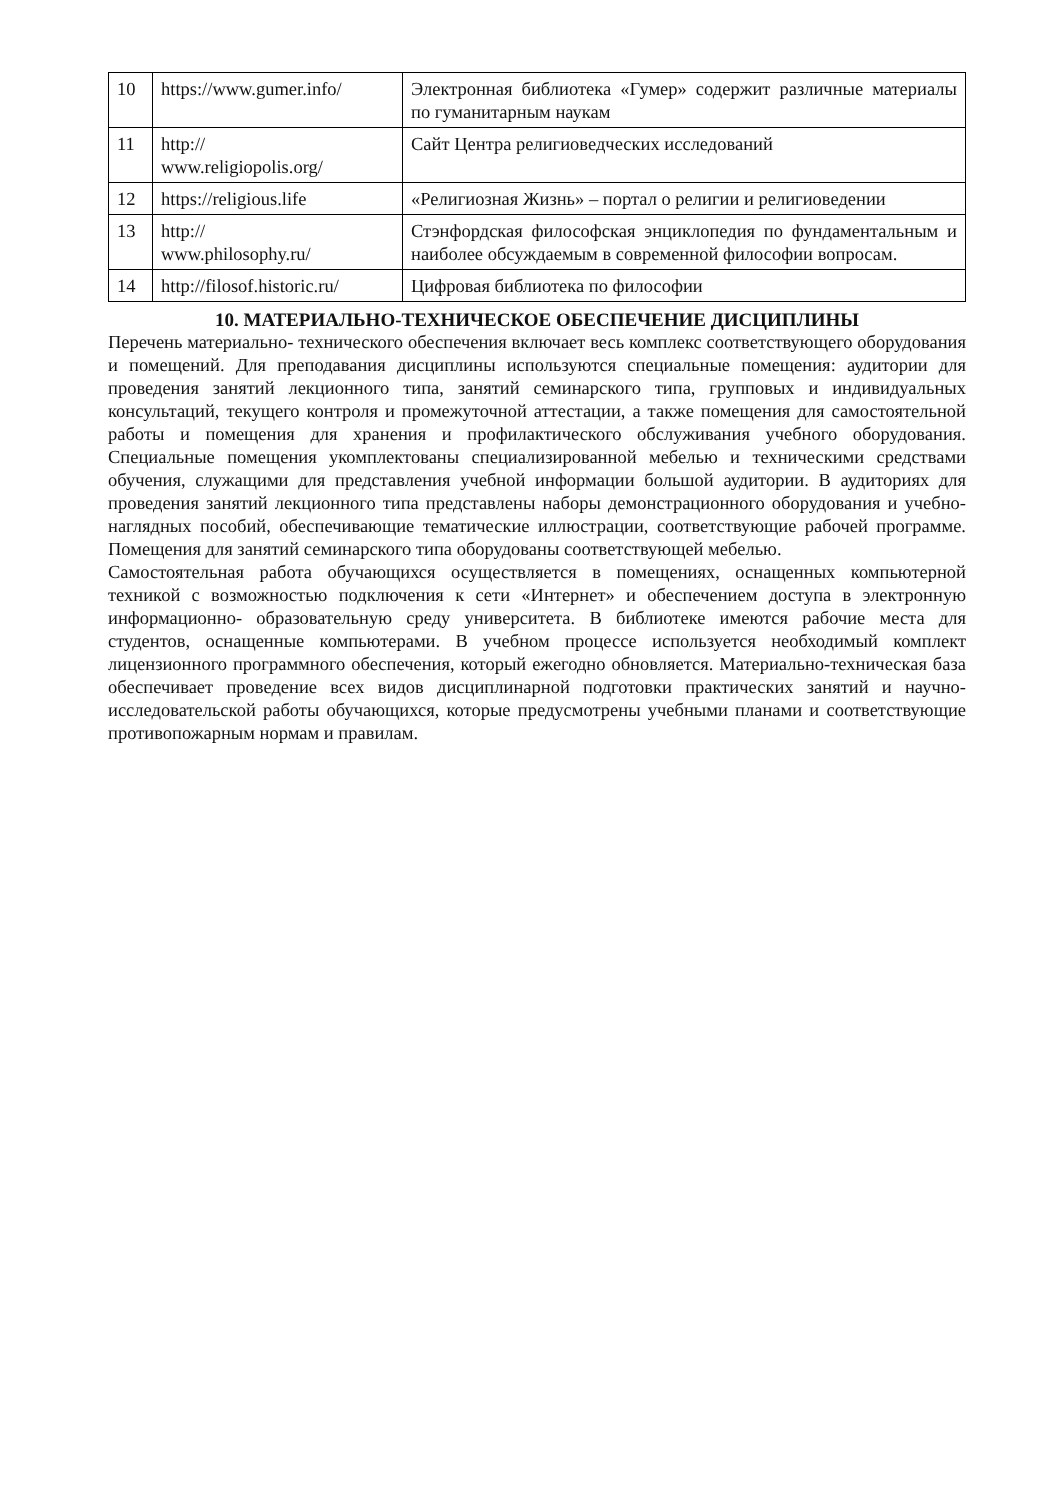| 10 | https://www.gumer.info/ | Электронная библиотека «Гумер» содержит различные материалы по гуманитарным наукам |
| 11 | http:// www.religiopolis.org/ | Сайт Центра религиоведческих исследований |
| 12 | https://religious.life | «Религиозная Жизнь» – портал о религии и религиоведении |
| 13 | http:// www.philosophy.ru/ | Стэнфордская философская энциклопедия по фундаментальным и наиболее обсуждаемым в современной философии вопросам. |
| 14 | http://filosof.historic.ru/ | Цифровая библиотека по философии |
10. МАТЕРИАЛЬНО-ТЕХНИЧЕСКОЕ ОБЕСПЕЧЕНИЕ ДИСЦИПЛИНЫ
Перечень материально- технического обеспечения включает весь комплекс соответствующего оборудования и помещений. Для преподавания дисциплины используются специальные помещения: аудитории для проведения занятий лекционного типа, занятий семинарского типа, групповых и индивидуальных консультаций, текущего контроля и промежуточной аттестации, а также помещения для самостоятельной работы и помещения для хранения и профилактического обслуживания учебного оборудования. Специальные помещения укомплектованы специализированной мебелью и техническими средствами обучения, служащими для представления учебной информации большой аудитории. В аудиториях для проведения занятий лекционного типа представлены наборы демонстрационного оборудования и учебно- наглядных пособий, обеспечивающие тематические иллюстрации, соответствующие рабочей программе. Помещения для занятий семинарского типа оборудованы соответствующей мебелью.
Самостоятельная работа обучающихся осуществляется в помещениях, оснащенных компьютерной техникой с возможностью подключения к сети «Интернет» и обеспечением доступа в электронную информационно- образовательную среду университета. В библиотеке имеются рабочие места для студентов, оснащенные компьютерами. В учебном процессе используется необходимый комплект лицензионного программного обеспечения, который ежегодно обновляется. Материально-техническая база обеспечивает проведение всех видов дисциплинарной подготовки практических занятий и научно-исследовательской работы обучающихся, которые предусмотрены учебными планами и соответствующие противопожарным нормам и правилам.